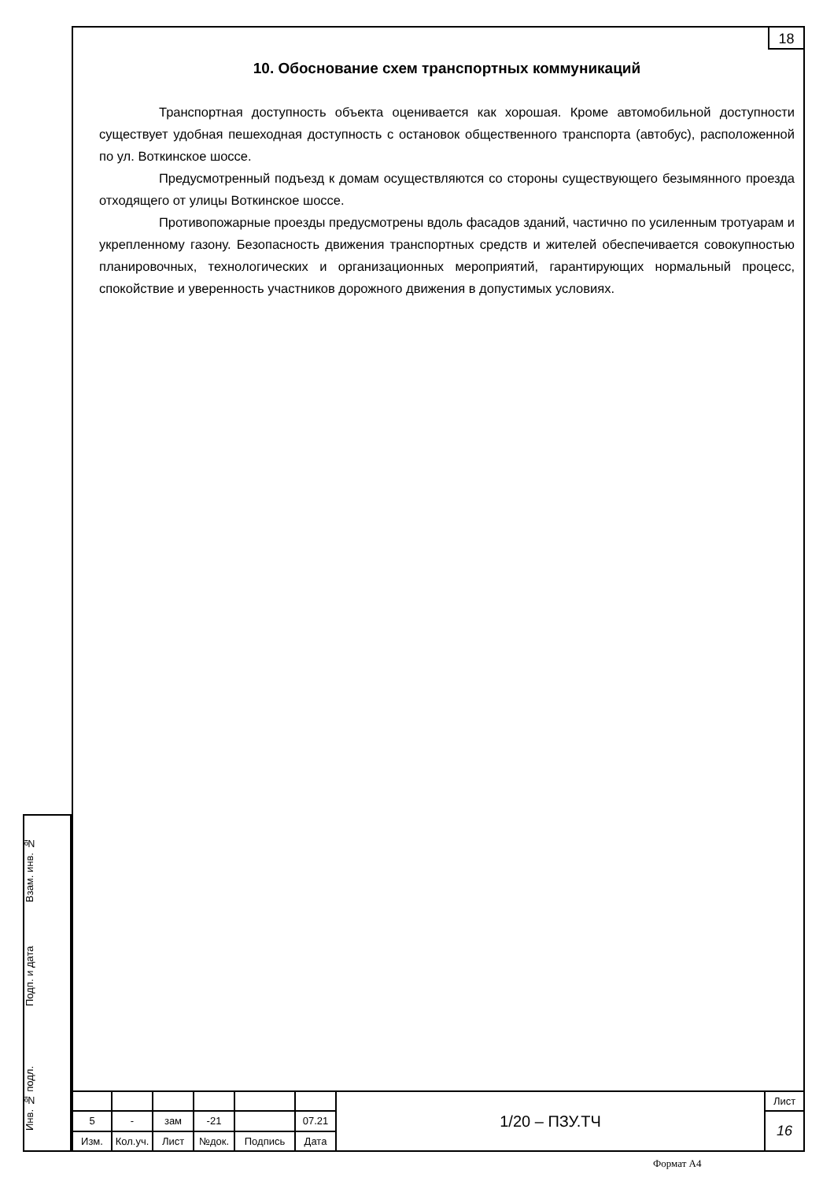18
10. Обоснование схем транспортных коммуникаций
Транспортная доступность объекта оценивается как хорошая. Кроме автомобильной доступности существует удобная пешеходная доступность с остановок общественного транспорта (автобус), расположенной по ул. Воткинское шоссе.
Предусмотренный подъезд к домам осуществляются со стороны существующего безымянного проезда отходящего от улицы Воткинское шоссе.
Противопожарные проезды предусмотрены вдоль фасадов зданий, частично по усиленным тротуарам и укрепленному газону. Безопасность движения транспортных средств и жителей обеспечивается совокупностью планировочных, технологических и организационных мероприятий, гарантирующих нормальный процесс, спокойствие и уверенность участников дорожного движения в допустимых условиях.
Взам. инв. №
Подп. и дата
Инв. № подл.
| | | | | | | 1/20 – ПЗУ.ТЧ | Лист |
| 5 | - | зам | -21 | | 07.21 | | 16 |
| Изм. | Кол.уч. | Лист | №док. | Подпись | Дата | | |
Формат А4